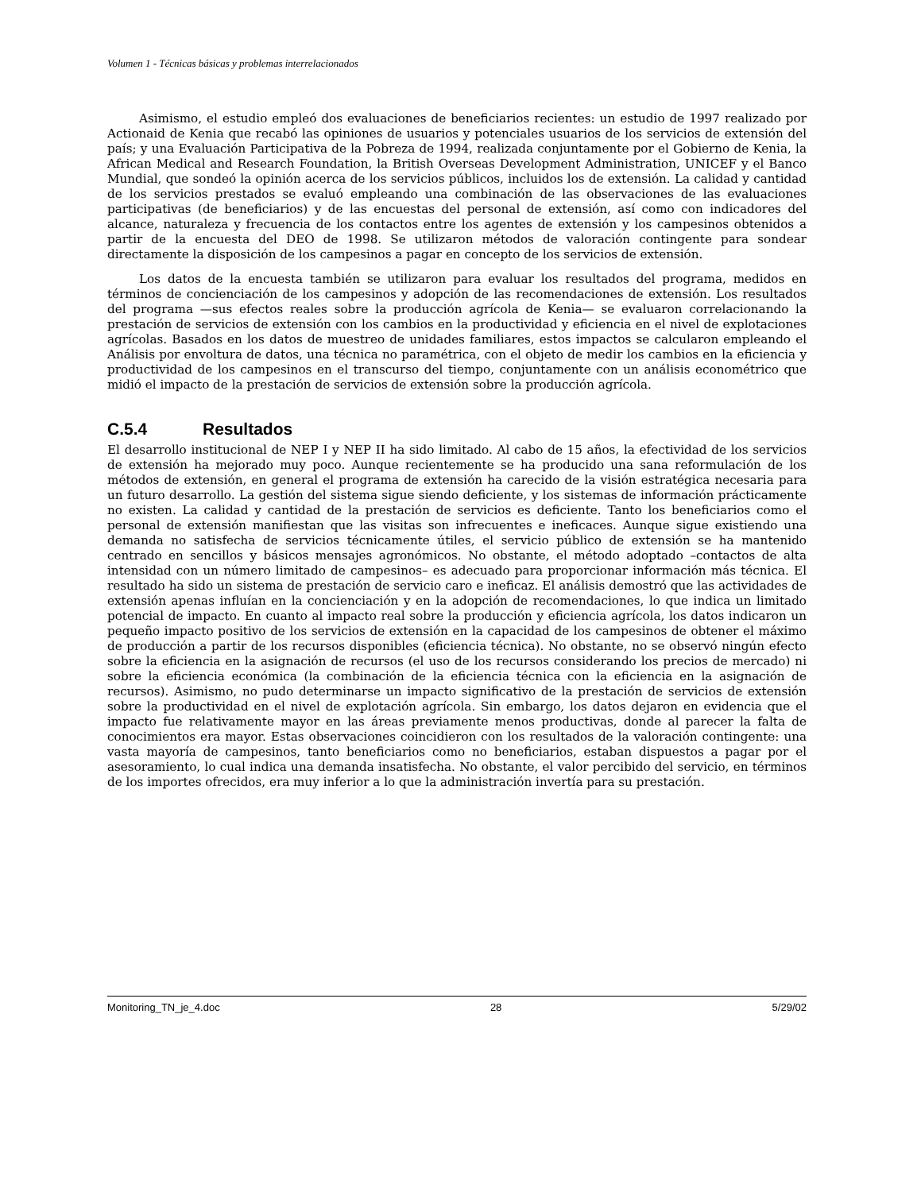Volumen 1 - Técnicas básicas y problemas interrelacionados
Asimismo, el estudio empleó dos evaluaciones de beneficiarios recientes: un estudio de 1997 realizado por Actionaid de Kenia que recabó las opiniones de usuarios y potenciales usuarios de los servicios de extensión del país; y una Evaluación Participativa de la Pobreza de 1994, realizada conjuntamente por el Gobierno de Kenia, la African Medical and Research Foundation, la British Overseas Development Administration, UNICEF y el Banco Mundial, que sondeó la opinión acerca de los servicios públicos, incluidos los de extensión. La calidad y cantidad de los servicios prestados se evaluó empleando una combinación de las observaciones de las evaluaciones participativas (de beneficiarios) y de las encuestas del personal de extensión, así como con indicadores del alcance, naturaleza y frecuencia de los contactos entre los agentes de extensión y los campesinos obtenidos a partir de la encuesta del DEO de 1998. Se utilizaron métodos de valoración contingente para sondear directamente la disposición de los campesinos a pagar en concepto de los servicios de extensión.
Los datos de la encuesta también se utilizaron para evaluar los resultados del programa, medidos en términos de concienciación de los campesinos y adopción de las recomendaciones de extensión. Los resultados del programa —sus efectos reales sobre la producción agrícola de Kenia— se evaluaron correlacionando la prestación de servicios de extensión con los cambios en la productividad y eficiencia en el nivel de explotaciones agrícolas. Basados en los datos de muestreo de unidades familiares, estos impactos se calcularon empleando el Análisis por envoltura de datos, una técnica no paramétrica, con el objeto de medir los cambios en la eficiencia y productividad de los campesinos en el transcurso del tiempo, conjuntamente con un análisis econométrico que midió el impacto de la prestación de servicios de extensión sobre la producción agrícola.
C.5.4 Resultados
El desarrollo institucional de NEP I y NEP II ha sido limitado. Al cabo de 15 años, la efectividad de los servicios de extensión ha mejorado muy poco. Aunque recientemente se ha producido una sana reformulación de los métodos de extensión, en general el programa de extensión ha carecido de la visión estratégica necesaria para un futuro desarrollo. La gestión del sistema sigue siendo deficiente, y los sistemas de información prácticamente no existen. La calidad y cantidad de la prestación de servicios es deficiente. Tanto los beneficiarios como el personal de extensión manifiestan que las visitas son infrecuentes e ineficaces. Aunque sigue existiendo una demanda no satisfecha de servicios técnicamente útiles, el servicio público de extensión se ha mantenido centrado en sencillos y básicos mensajes agronómicos. No obstante, el método adoptado –contactos de alta intensidad con un número limitado de campesinos– es adecuado para proporcionar información más técnica. El resultado ha sido un sistema de prestación de servicio caro e ineficaz. El análisis demostró que las actividades de extensión apenas influían en la concienciación y en la adopción de recomendaciones, lo que indica un limitado potencial de impacto. En cuanto al impacto real sobre la producción y eficiencia agrícola, los datos indicaron un pequeño impacto positivo de los servicios de extensión en la capacidad de los campesinos de obtener el máximo de producción a partir de los recursos disponibles (eficiencia técnica). No obstante, no se observó ningún efecto sobre la eficiencia en la asignación de recursos (el uso de los recursos considerando los precios de mercado) ni sobre la eficiencia económica (la combinación de la eficiencia técnica con la eficiencia en la asignación de recursos). Asimismo, no pudo determinarse un impacto significativo de la prestación de servicios de extensión sobre la productividad en el nivel de explotación agrícola. Sin embargo, los datos dejaron en evidencia que el impacto fue relativamente mayor en las áreas previamente menos productivas, donde al parecer la falta de conocimientos era mayor. Estas observaciones coincidieron con los resultados de la valoración contingente: una vasta mayoría de campesinos, tanto beneficiarios como no beneficiarios, estaban dispuestos a pagar por el asesoramiento, lo cual indica una demanda insatisfecha. No obstante, el valor percibido del servicio, en términos de los importes ofrecidos, era muy inferior a lo que la administración invertía para su prestación.
Monitoring_TN_je_4.doc 28 5/29/02